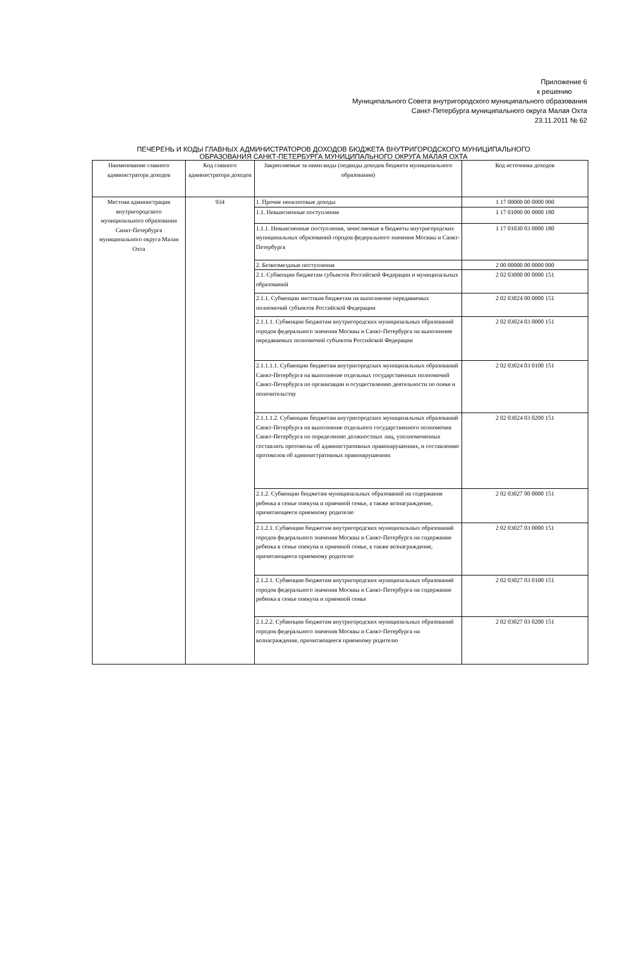Приложение 6
к решению
Муниципального Совета внутригородского муниципального образования
Санкт-Петербурга муниципального округа Малая Охта
23.11.2011 № 62
ПЕЧЕРЕНЬ И КОДЫ ГЛАВНЫХ АДМИНИСТРАТОРОВ ДОХОДОВ БЮДЖЕТА ВНУТРИГОРОДСКОГО МУНИЦИПАЛЬНОГО
ОБРАЗОВАНИЯ САНКТ-ПЕТЕРБУРГА МУНИЦИПАЛЬНОГО ОКРУГА МАЛАЯ ОХТА
| Наименование главного администратора доходов | Код главного администратора доходов | Закрепляемые за ними виды (подвиды доходов бюджета муниципального образования) | Код источника доходов |
| --- | --- | --- | --- |
| Местная администрация внутригородского муниципального образования Санкт-Петербурга муниципального округа Малая Охта | 934 | 1. Прочие неналоговые доходы | 1 17 00000 00 0000 000 |
| | | 1.1. Невыясненные поступления | 1 17 01000 00 0000 180 |
| | | 1.1.1. Невыясненные поступления, зачисляемые в бюджеты внутригородских муниципальных образований городов федерального значения Москвы и Санкт-Петербурга | 1 17 01030 03 0000 180 |
| | | 2. Безвозмездные поступления | 2 00 00000 00 0000 000 |
| | | 2.1. Субвенции бюджетам субъектов Российской Федерации и муниципальных образований | 2 02 03000 00 0000 151 |
| | | 2.1.1. Субвенции местным бюджетам на выполнение передаваемых полномочий субъектов Российской Федерации | 2 02 03024 00 0000 151 |
| | | 2.1.1.1. Субвенции бюджетам внутригородских муниципальных образований городов федерального значения Москвы и Санкт-Петербурга на выполнение передаваемых полномочий субъектов Российской Федерации | 2 02 03024 03 0000 151 |
| | | 2.1.1.1.1. Субвенции бюджетам внутригородских муниципальных образований Санкт-Петербурга на выполнение отдельных государственных полномочий Санкт-Петербурга по организации и осуществлению деятельности по опеке и попечительству | 2 02 03024 03 0100 151 |
| | | 2.1.1.1.2. Субвенции бюджетам внутригородских муниципальных образований Санкт-Петербурга на выполнение отдельного государственного полномочия Санкт-Петербурга по определению должностных лиц, уполномоченных составлять протоколы об административных правонарушениях, и составлению протоколов об административных правонарушениях | 2 02 03024 03 0200 151 |
| | | 2.1.2. Субвенции бюджетам муниципальных образований на содержание ребенка в семье опекуна и приемной семье, а также вознаграждение, причитающееся приемному родителю | 2 02 03027 00 0000 151 |
| | | 2.1.2.1. Субвенции бюджетам внутригородских муниципальных образований городов федерального значения Москвы и Санкт-Петербурга на содержание ребенка в семье опекуна и приемной семье, а также вознаграждение, причитающееся приемному родителю | 2 02 03027 03 0000 151 |
| | | 2.1.2.1. Субвенции бюджетам внутригородских муниципальных образований городов федерального значения Москвы и Санкт-Петербурга на содержание ребенка в семье опекуна и приемной семье | 2 02 03027 03 0100 151 |
| | | 2.1.2.2. Субвенции бюджетам внутригородских муниципальных образований городов федерального значения Москвы и Санкт-Петербурга на вознаграждение, причитающееся приемному родителю | 2 02 03027 03 0200 151 |